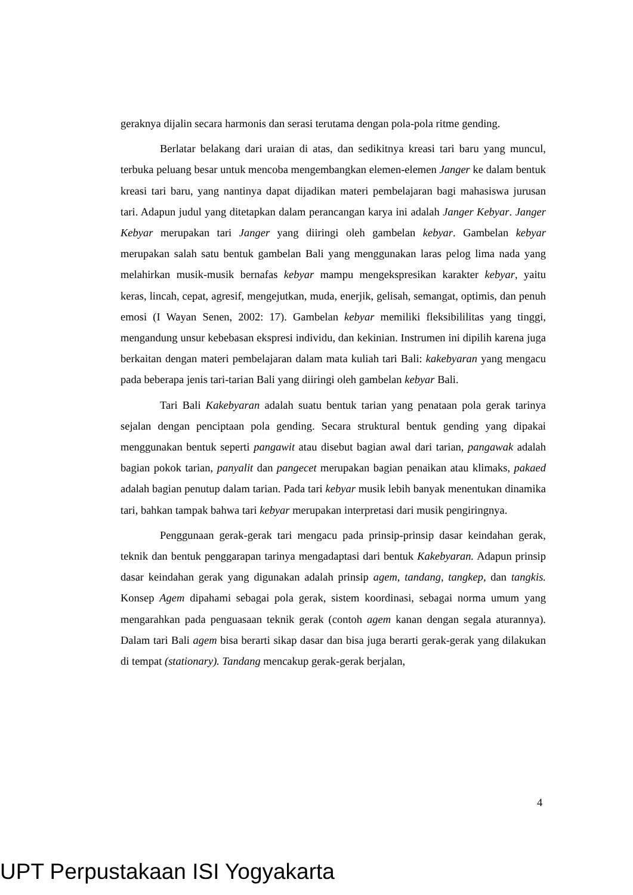geraknya dijalin secara harmonis dan serasi terutama dengan pola-pola ritme gending.
Berlatar belakang dari uraian di atas, dan sedikitnya kreasi tari baru yang muncul, terbuka peluang besar untuk mencoba mengembangkan elemen-elemen Janger ke dalam bentuk kreasi tari baru, yang nantinya dapat dijadikan materi pembelajaran bagi mahasiswa jurusan tari. Adapun judul yang ditetapkan dalam perancangan karya ini adalah Janger Kebyar. Janger Kebyar merupakan tari Janger yang diiringi oleh gambelan kebyar. Gambelan kebyar merupakan salah satu bentuk gambelan Bali yang menggunakan laras pelog lima nada yang melahirkan musik-musik bernafas kebyar mampu mengekspresikan karakter kebyar, yaitu keras, lincah, cepat, agresif, mengejutkan, muda, enerjik, gelisah, semangat, optimis, dan penuh emosi (I Wayan Senen, 2002: 17). Gambelan kebyar memiliki fleksibililitas yang tinggi, mengandung unsur kebebasan ekspresi individu, dan kekinian. Instrumen ini dipilih karena juga berkaitan dengan materi pembelajaran dalam mata kuliah tari Bali: kakebyaran yang mengacu pada beberapa jenis tari-tarian Bali yang diiringi oleh gambelan kebyar Bali.
Tari Bali Kakebyaran adalah suatu bentuk tarian yang penataan pola gerak tarinya sejalan dengan penciptaan pola gending. Secara struktural bentuk gending yang dipakai menggunakan bentuk seperti pangawit atau disebut bagian awal dari tarian, pangawak adalah bagian pokok tarian, panyalit dan pangecet merupakan bagian penaikan atau klimaks, pakaed adalah bagian penutup dalam tarian. Pada tari kebyar musik lebih banyak menentukan dinamika tari, bahkan tampak bahwa tari kebyar merupakan interpretasi dari musik pengiringnya.
Penggunaan gerak-gerak tari mengacu pada prinsip-prinsip dasar keindahan gerak, teknik dan bentuk penggarapan tarinya mengadaptasi dari bentuk Kakebyaran. Adapun prinsip dasar keindahan gerak yang digunakan adalah prinsip agem, tandang, tangkep, dan tangkis. Konsep Agem dipahami sebagai pola gerak, sistem koordinasi, sebagai norma umum yang mengarahkan pada penguasaan teknik gerak (contoh agem kanan dengan segala aturannya). Dalam tari Bali agem bisa berarti sikap dasar dan bisa juga berarti gerak-gerak yang dilakukan di tempat (stationary). Tandang mencakup gerak-gerak berjalan,
4
UPT Perpustakaan ISI Yogyakarta